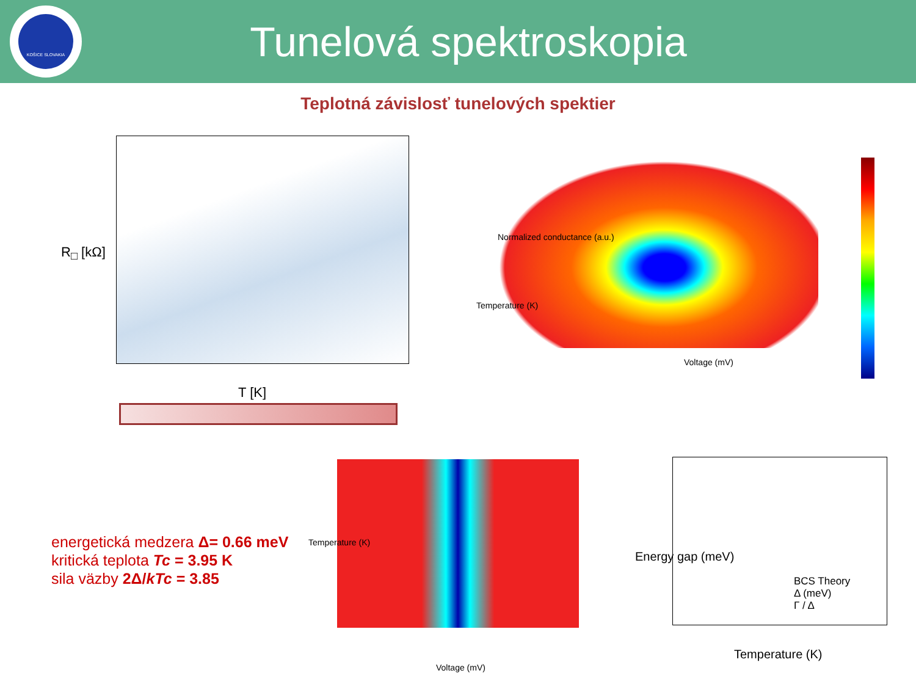KOŠICE SLOVAKIA
Tunelová spektroskopia
Teplotná závislosť tunelových spektier
R<sub>□</sub> [kΩ]
T [K]
Temperature (K)
Voltage (mV)
Normalized conductance (a.u.)
energetická medzera Δ= 0.66 meV
kritická teplota Tc = 3.95 K
sila väzby 2Δ/kTc = 3.85
Temperature (K)
Voltage (mV)
BCS Theory
Δ (meV)
Γ / Δ
Temperature (K)
Energy gap (meV)